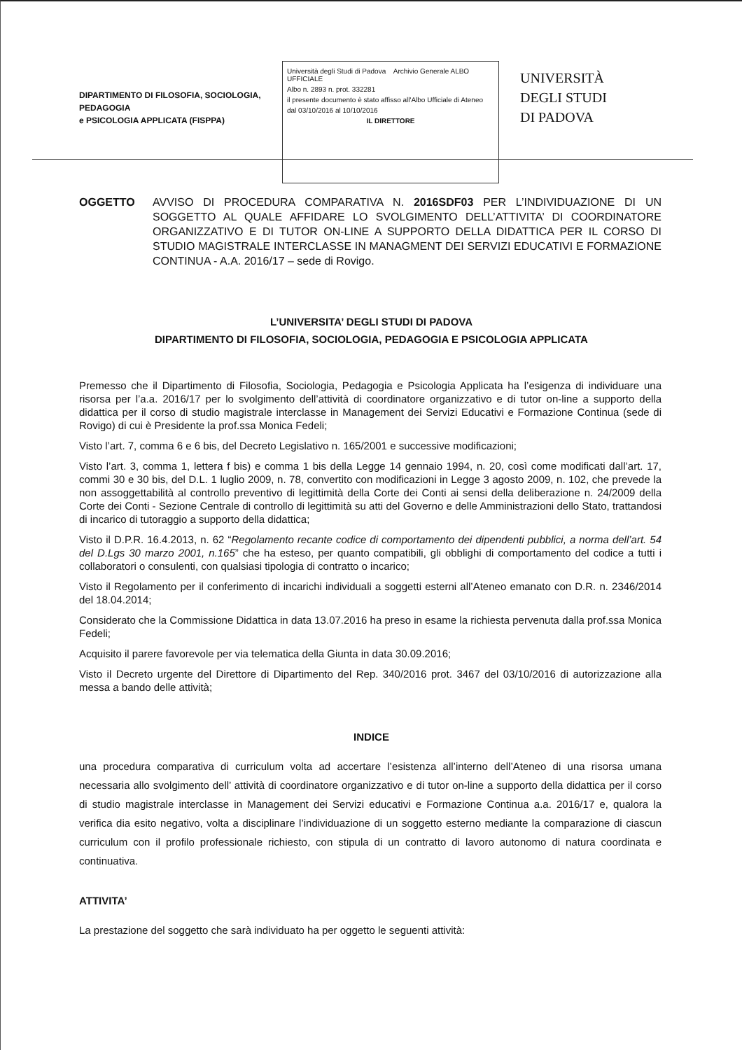DIPARTIMENTO DI FILOSOFIA, SOCIOLOGIA, PEDAGOGIA
e PSICOLOGIA APPLICATA (FISPPA)
Università degli Studi di Padova Archivio Generale ALBO UFFICIALE
Albo n. 2893 n. prot. 332281
il presente documento è stato affisso all'Albo Ufficiale di Ateneo
dal 03/10/2016 al 10/10/2016
IL DIRETTORE
UNIVERSITÀ
DEGLI STUDI
DI PADOVA
OGGETTO AVVISO DI PROCEDURA COMPARATIVA N. 2016SDF03 PER L’INDIVIDUAZIONE DI UN SOGGETTO AL QUALE AFFIDARE LO SVOLGIMENTO DELL’ATTIVITA’ DI COORDINATORE ORGANIZZATIVO E DI TUTOR ON-LINE A SUPPORTO DELLA DIDATTICA PER IL CORSO DI STUDIO MAGISTRALE INTERCLASSE IN MANAGMENT DEI SERVIZI EDUCATIVI E FORMAZIONE CONTINUA - A.A. 2016/17 – sede di Rovigo.
L’UNIVERSITA’ DEGLI STUDI DI PADOVA
DIPARTIMENTO DI FILOSOFIA, SOCIOLOGIA, PEDAGOGIA E PSICOLOGIA APPLICATA
Premesso che il Dipartimento di Filosofia, Sociologia, Pedagogia e Psicologia Applicata ha l’esigenza di individuare una risorsa per l’a.a. 2016/17 per lo svolgimento dell’attività di coordinatore organizzativo e di tutor on-line a supporto della didattica per il corso di studio magistrale interclasse in Management dei Servizi Educativi e Formazione Continua (sede di Rovigo) di cui è Presidente la prof.ssa Monica Fedeli;
Visto l’art. 7, comma 6 e 6 bis, del Decreto Legislativo n. 165/2001 e successive modificazioni;
Visto l’art. 3, comma 1, lettera f bis) e comma 1 bis della Legge 14 gennaio 1994, n. 20, così come modificati dall’art. 17, commi 30 e 30 bis, del D.L. 1 luglio 2009, n. 78, convertito con modificazioni in Legge 3 agosto 2009, n. 102, che prevede la non assoggettabilità al controllo preventivo di legittimità della Corte dei Conti ai sensi della deliberazione n. 24/2009 della Corte dei Conti - Sezione Centrale di controllo di legittimità su atti del Governo e delle Amministrazioni dello Stato, trattandosi di incarico di tutoraggio a supporto della didattica;
Visto il D.P.R. 16.4.2013, n. 62 “Regolamento recante codice di comportamento dei dipendenti pubblici, a norma dell’art. 54 del D.Lgs 30 marzo 2001, n.165” che ha esteso, per quanto compatibili, gli obblighi di comportamento del codice a tutti i collaboratori o consulenti, con qualsiasi tipologia di contratto o incarico;
Visto il Regolamento per il conferimento di incarichi individuali a soggetti esterni all’Ateneo emanato con D.R. n. 2346/2014 del 18.04.2014;
Considerato che la Commissione Didattica in data 13.07.2016 ha preso in esame la richiesta pervenuta dalla prof.ssa Monica Fedeli;
Acquisito il parere favorevole per via telematica della Giunta in data 30.09.2016;
Visto il Decreto urgente del Direttore di Dipartimento del Rep. 340/2016 prot. 3467 del 03/10/2016 di autorizzazione alla messa a bando delle attività;
INDICE
una procedura comparativa di curriculum volta ad accertare l’esistenza all’interno dell’Ateneo di una risorsa umana necessaria allo svolgimento dell’ attività di coordinatore organizzativo e di tutor on-line a supporto della didattica per il corso di studio magistrale interclasse in Management dei Servizi educativi e Formazione Continua a.a. 2016/17 e, qualora la verifica dia esito negativo, volta a disciplinare l’individuazione di un soggetto esterno mediante la comparazione di ciascun curriculum con il profilo professionale richiesto, con stipula di un contratto di lavoro autonomo di natura coordinata e continuativa.
ATTIVITA’
La prestazione del soggetto che sarà individuato ha per oggetto le seguenti attività: